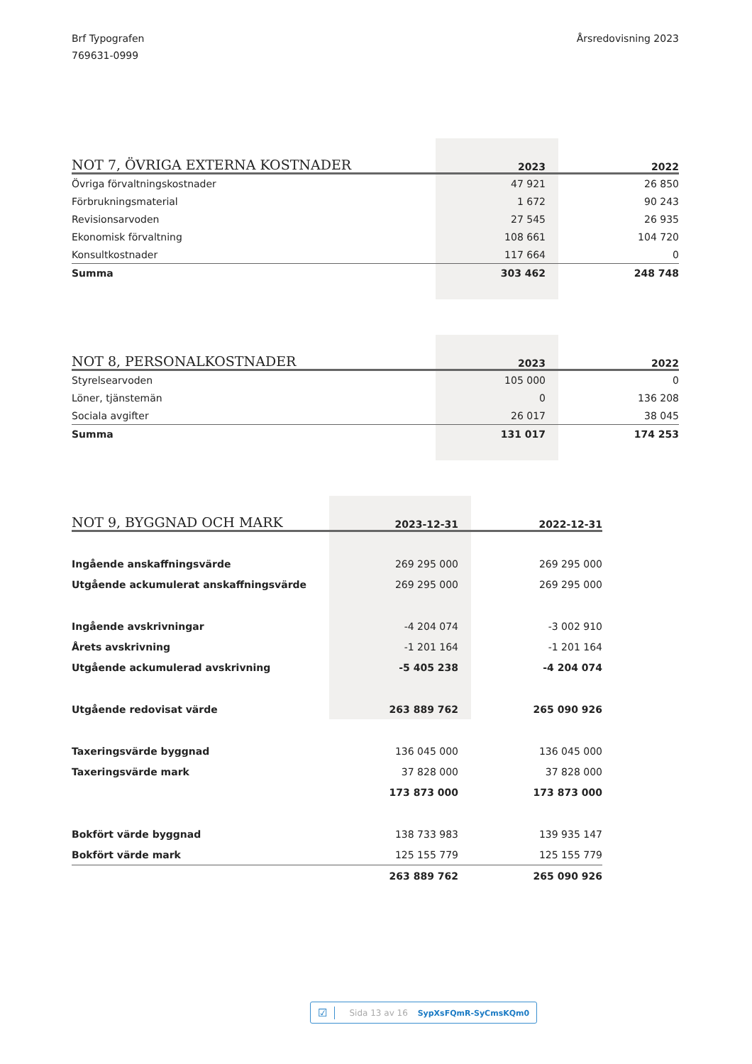Brf Typografen
769631-0999
Årsredovisning 2023
| NOT 7, ÖVRIGA EXTERNA KOSTNADER | 2023 | 2022 |
| --- | --- | --- |
| Övriga förvaltningskostnader | 47 921 | 26 850 |
| Förbrukningsmaterial | 1 672 | 90 243 |
| Revisionsarvoden | 27 545 | 26 935 |
| Ekonomisk förvaltning | 108 661 | 104 720 |
| Konsultkostnader | 117 664 | 0 |
| Summa | 303 462 | 248 748 |
| NOT 8, PERSONALKOSTNADER | 2023 | 2022 |
| --- | --- | --- |
| Styrelsearvoden | 105 000 | 0 |
| Löner, tjänstemän | 0 | 136 208 |
| Sociala avgifter | 26 017 | 38 045 |
| Summa | 131 017 | 174 253 |
| NOT 9, BYGGNAD OCH MARK | 2023-12-31 | 2022-12-31 |
| --- | --- | --- |
| Ingående anskaffningsvärde | 269 295 000 | 269 295 000 |
| Utgående ackumulerat anskaffningsvärde | 269 295 000 | 269 295 000 |
| Ingående avskrivningar | -4 204 074 | -3 002 910 |
| Årets avskrivning | -1 201 164 | -1 201 164 |
| Utgående ackumulerad avskrivning | -5 405 238 | -4 204 074 |
| Utgående redovisat värde | 263 889 762 | 265 090 926 |
| Taxeringsvärde byggnad | 136 045 000 | 136 045 000 |
| Taxeringsvärde mark | 37 828 000 | 37 828 000 |
| | 173 873 000 | 173 873 000 |
| Bokfört värde byggnad | 138 733 983 | 139 935 147 |
| Bokfört värde mark | 125 155 779 | 125 155 779 |
| | 263 889 762 | 265 090 926 |
☑ Sida 13 av 16 SypXsFQmR-SyCmsKQm0